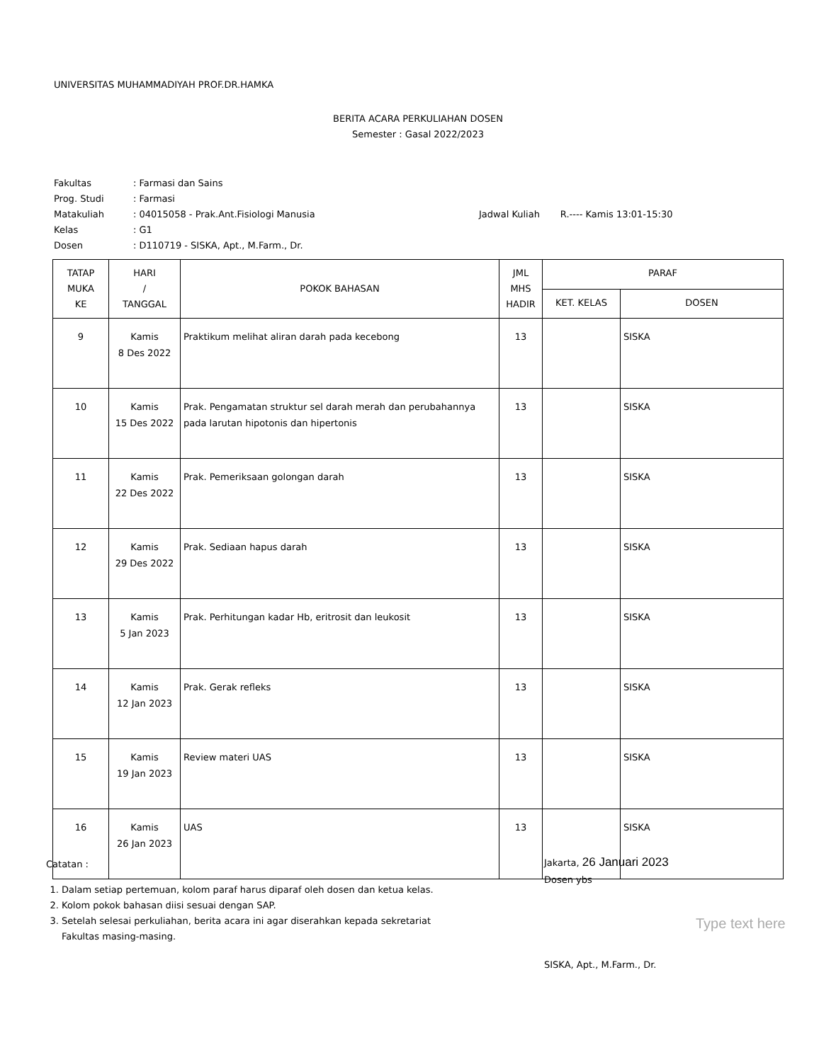UNIVERSITAS MUHAMMADIYAH PROF.DR.HAMKA
BERITA ACARA PERKULIAHAN DOSEN
Semester : Gasal 2022/2023
| Fakultas | : Farmasi dan Sains | |
| Prog. Studi | : Farmasi | |
| Matakuliah | : 04015058 - Prak.Ant.Fisiologi Manusia | Jadwal Kuliah R.---- Kamis 13:01-15:30 |
| Kelas | : G1 | |
| Dosen | : D110719 - SISKA, Apt., M.Farm., Dr. | |
| TATAP MUKA KE | HARI / TANGGAL | POKOK BAHASAN | JML MHS HADIR | PARAF | |
| --- | --- | --- | --- | --- | --- |
| | | | | KET. KELAS | DOSEN |
| 9 | Kamis 8 Des 2022 | Praktikum melihat aliran darah pada kecebong | 13 | | SISKA |
| 10 | Kamis 15 Des 2022 | Prak. Pengamatan struktur sel darah merah dan perubahannya pada larutan hipotonis dan hipertonis | 13 | | SISKA |
| 11 | Kamis 22 Des 2022 | Prak. Pemeriksaan golongan darah | 13 | | SISKA |
| 12 | Kamis 29 Des 2022 | Prak. Sediaan hapus darah | 13 | | SISKA |
| 13 | Kamis 5 Jan 2023 | Prak. Perhitungan kadar Hb, eritrosit dan leukosit | 13 | | SISKA |
| 14 | Kamis 12 Jan 2023 | Prak. Gerak refleks | 13 | | SISKA |
| 15 | Kamis 19 Jan 2023 | Review materi UAS | 13 | | SISKA |
| 16 | Kamis 26 Jan 2023 | UAS | 13 | | SISKA |
Catatan :
1. Dalam setiap pertemuan, kolom paraf harus diparaf oleh dosen dan ketua kelas.
2. Kolom pokok bahasan diisi sesuai dengan SAP.
3. Setelah selesai perkuliahan, berita acara ini agar diserahkan kepada sekretariat Fakultas masing-masing.
Jakarta, 26 Januari 2023
Dosen ybs
SISKA, Apt., M.Farm., Dr.
Type text here